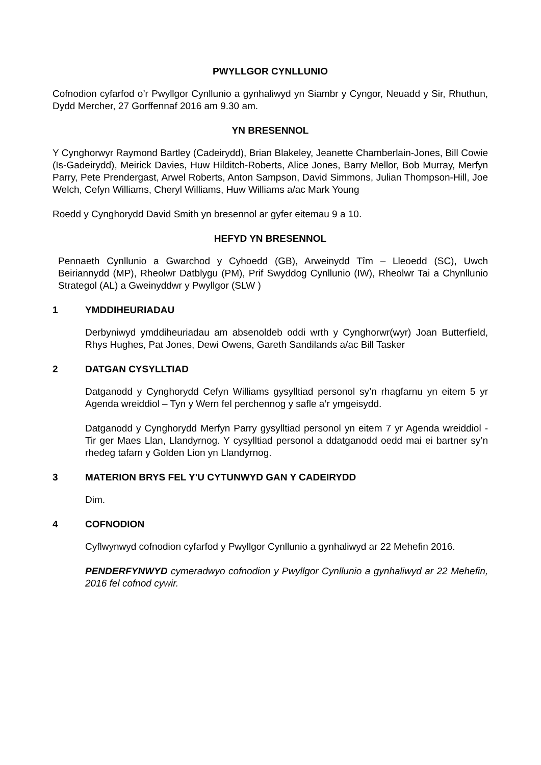PWYLLGOR CYNLLUNIO
Cofnodion cyfarfod o’r Pwyllgor Cynllunio a gynhaliwyd yn Siambr y Cyngor, Neuadd y Sir, Rhuthun, Dydd Mercher, 27 Gorffennaf 2016 am 9.30 am.
YN BRESENNOL
Y Cynghorwyr Raymond Bartley (Cadeirydd), Brian Blakeley, Jeanette Chamberlain-Jones, Bill Cowie (Is-Gadeirydd), Meirick Davies, Huw Hilditch-Roberts, Alice Jones, Barry Mellor, Bob Murray, Merfyn Parry, Pete Prendergast, Arwel Roberts, Anton Sampson, David Simmons, Julian Thompson-Hill, Joe Welch, Cefyn Williams, Cheryl Williams, Huw Williams a/ac Mark Young
Roedd y Cynghorydd David Smith yn bresennol ar gyfer eitemau 9 a 10.
HEFYD YN BRESENNOL
Pennaeth Cynllunio a Gwarchod y Cyhoedd (GB), Arweinydd Tîm – Lleoedd (SC), Uwch Beiriannydd (MP), Rheolwr Datblygu (PM), Prif Swyddog Cynllunio (IW), Rheolwr Tai a Chynllunio Strategol (AL) a Gweinyddwr y Pwyllgor (SLW )
1 YMDDIHEURIADAU
Derbyniwyd ymddiheuriadau am absenoldeb oddi wrth y Cynghorwr(wyr) Joan Butterfield, Rhys Hughes, Pat Jones, Dewi Owens, Gareth Sandilands a/ac Bill Tasker
2 DATGAN CYSYLLTIAD
Datganodd y Cynghorydd Cefyn Williams gysylltiad personol sy’n rhagfarnu yn eitem 5 yr Agenda wreiddiol – Tyn y Wern fel perchennog y safle a’r ymgeisydd.
Datganodd y Cynghorydd Merfyn Parry gysylltiad personol yn eitem 7 yr Agenda wreiddiol - Tir ger Maes Llan, Llandyrnog. Y cysylltiad personol a ddatganodd oedd mai ei bartner sy’n rhedeg tafarn y Golden Lion yn Llandyrnog.
3 MATERION BRYS FEL Y'U CYTUNWYD GAN Y CADEIRYDD
Dim.
4 COFNODION
Cyflwynwyd cofnodion cyfarfod y Pwyllgor Cynllunio a gynhaliwyd ar 22 Mehefin 2016.
PENDERFYNWYD cymeradwyo cofnodion y Pwyllgor Cynllunio a gynhaliwyd ar 22 Mehefin, 2016 fel cofnod cywir.